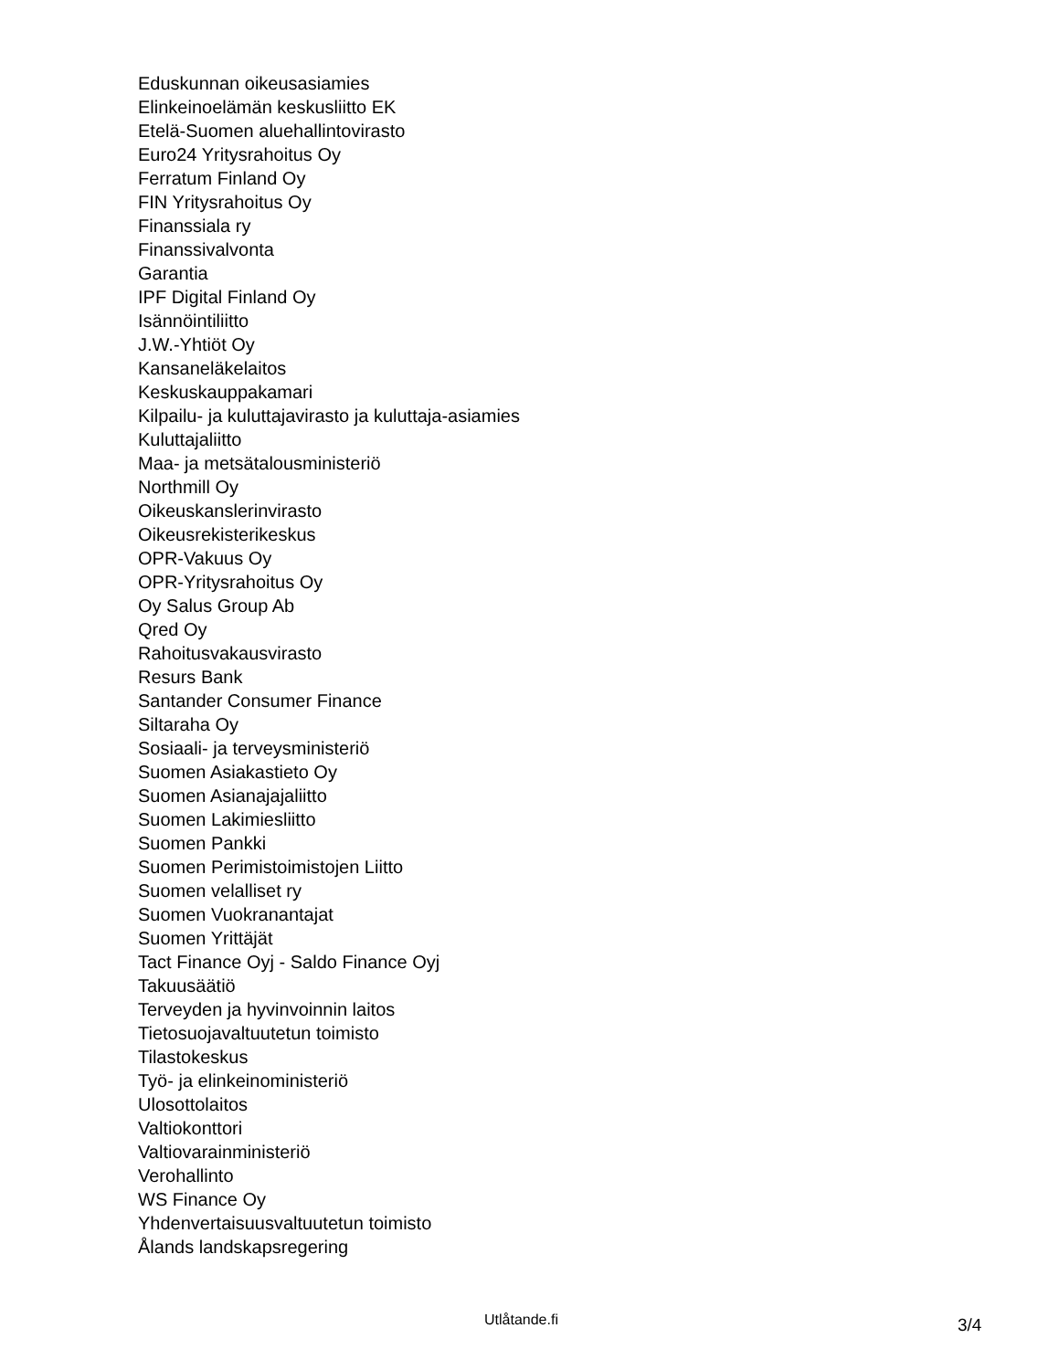Eduskunnan oikeusasiamies
Elinkeinoelämän keskusliitto EK
Etelä-Suomen aluehallintovirasto
Euro24 Yritysrahoitus Oy
Ferratum Finland Oy
FIN Yritysrahoitus Oy
Finanssiala ry
Finanssivalvonta
Garantia
IPF Digital Finland Oy
Isännöintiliitto
J.W.-Yhtiöt Oy
Kansaneläkelaitos
Keskuskauppakamari
Kilpailu- ja kuluttajavirasto ja kuluttaja-asiamies
Kuluttajaliitto
Maa- ja metsätalousministeriö
Northmill Oy
Oikeuskanslerinvirasto
Oikeusrekisterikeskus
OPR-Vakuus Oy
OPR-Yritysrahoitus Oy
Oy Salus Group Ab
Qred Oy
Rahoitusvakausvirasto
Resurs Bank
Santander Consumer Finance
Siltaraha Oy
Sosiaali- ja terveysministeriö
Suomen Asiakastieto Oy
Suomen Asianajajaliitto
Suomen Lakimiesliitto
Suomen Pankki
Suomen Perimistoimistojen Liitto
Suomen velalliset ry
Suomen Vuokranantajat
Suomen Yrittäjät
Tact Finance Oyj - Saldo Finance Oyj
Takuusäätiö
Terveyden ja hyvinvoinnin laitos
Tietosuojavaltuutetun toimisto
Tilastokeskus
Työ- ja elinkeinoministeriö
Ulosottolaitos
Valtiokonttori
Valtiovarainministeriö
Verohallinto
WS Finance Oy
Yhdenvertaisuusvaltuutetun toimisto
Ålands landskapsregering
Utlåtande.fi 3/4